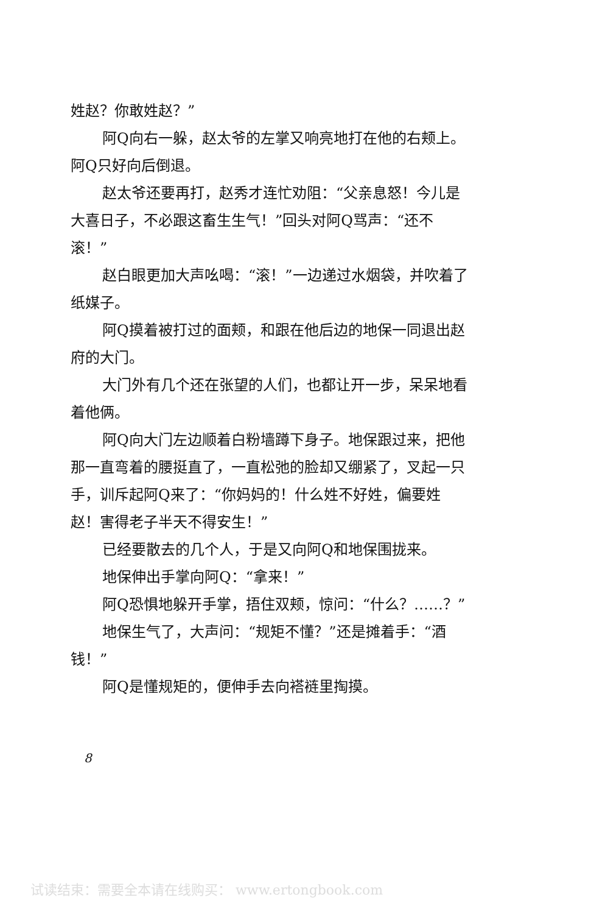姓赵？你敢姓赵？”
阿Q向右一躲，赵太爷的左掌又响亮地打在他的右颊上。阿Q只好向后倒退。
赵太爷还要再打，赵秀才连忙劝阻：“父亲息怒！今儿是大喜日子，不必跟这畜生生气！”回头对阿Q骂声：“还不滚！”
赵白眼更加大声吆喝：“滚！”一边递过水烟袋，并吹着了纸媒子。
阿Q摸着被打过的面颊，和跟在他后边的地保一同退出赵府的大门。
大门外有几个还在张望的人们，也都让开一步，呆呆地看着他俩。
阿Q向大门左边顺着白粉墙蹲下身子。地保跟过来，把他那一直弯着的腰挺直了，一直松弛的脸却又绷紧了，叉起一只手，训斥起阿Q来了：“你妈妈的！什么姓不好姓，偏要姓赵！害得老子半天不得安生！”
已经要散去的几个人，于是又向阿Q和地保围拢来。
地保伸出手掌向阿Q：“拿来！”
阿Q恐惧地躲开手掌，捂住双颊，惊问：“什么？……？”
地保生气了，大声问：“规矩不懂？”还是摊着手：“酒钱！”
阿Q是懂规矩的，便伸手去向褡裢里掏摸。
8
试读结束：需要全本请在线购买： www.ertongbook.com